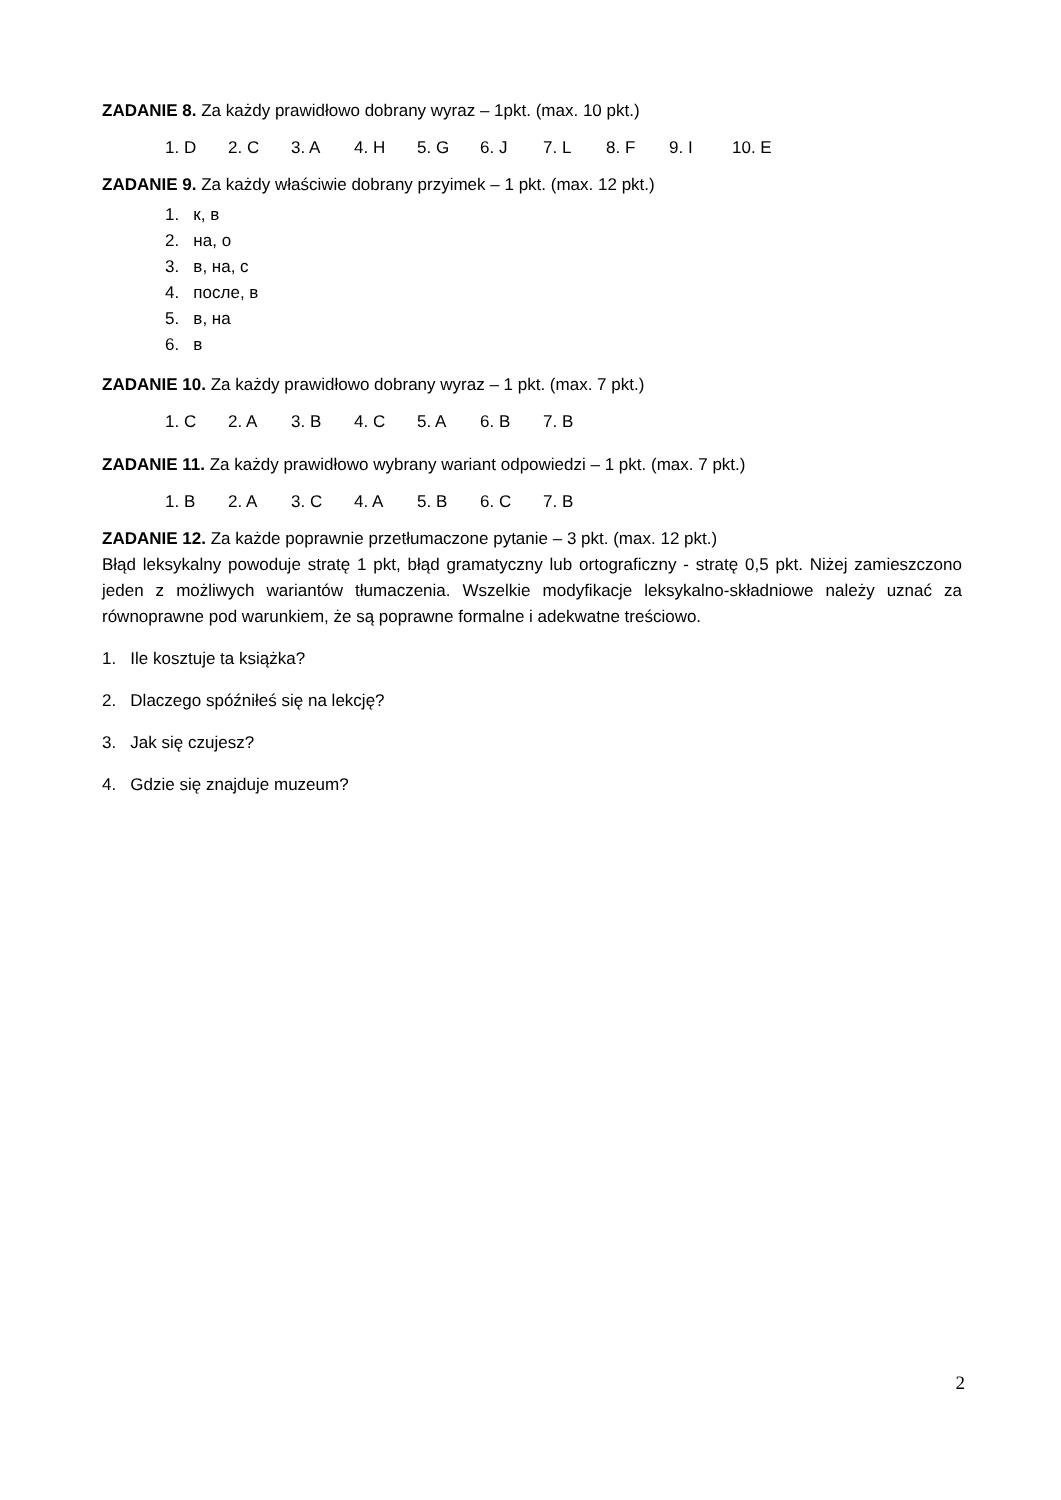ZADANIE 8. Za każdy prawidłowo dobrany wyraz – 1pkt. (max. 10 pkt.)
1. D 2. C 3. A 4. H 5. G 6. J 7. L 8. F 9. I 10. E
ZADANIE 9. Za każdy właściwie dobrany przyimek – 1 pkt. (max. 12 pkt.)
1. к, в
2. на, о
3. в, на, с
4. после, в
5. в, на
6. в
ZADANIE 10. Za każdy prawidłowo dobrany wyraz – 1 pkt. (max. 7 pkt.)
1. C 2. A 3. B 4. C 5. A 6. B 7. B
ZADANIE 11. Za każdy prawidłowo wybrany wariant odpowiedzi – 1 pkt. (max. 7 pkt.)
1. B 2. A 3. C 4. A 5. B 6. C 7. B
ZADANIE 12. Za każde poprawnie przetłumaczone pytanie – 3 pkt. (max. 12 pkt.)
Błąd leksykalny powoduje stratę 1 pkt, błąd gramatyczny lub ortograficzny - stratę 0,5 pkt. Niżej zamieszczono jeden z możliwych wariantów tłumaczenia. Wszelkie modyfikacje leksykalno-składniowe należy uznać za równoprawne pod warunkiem, że są poprawne formalne i adekwatne treściowo.
1. Ile kosztuje ta książka?
2. Dlaczego spóźniłeś się na lekcję?
3. Jak się czujesz?
4. Gdzie się znajduje muzeum?
2